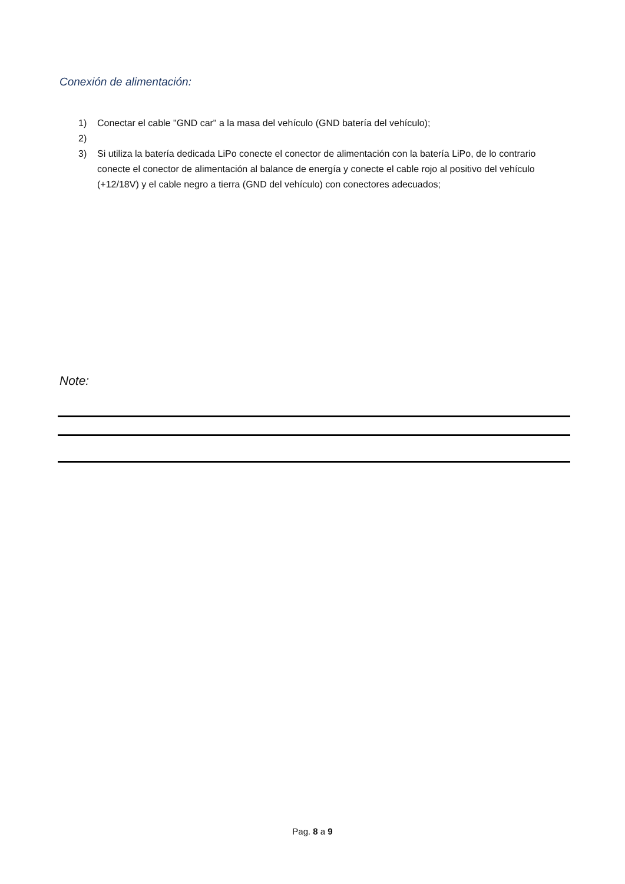Conexión de alimentación:
1) Conectar el cable "GND car" a la masa del vehículo (GND batería del vehículo);
2)
3) Si utiliza la batería dedicada LiPo conecte el conector de alimentación con la batería LiPo, de lo contrario conecte el conector de alimentación al balance de energía y conecte el cable rojo al positivo del vehículo (+12/18V) y el cable negro a tierra (GND del vehículo) con conectores adecuados;
Note:
Pag. 8 a 9